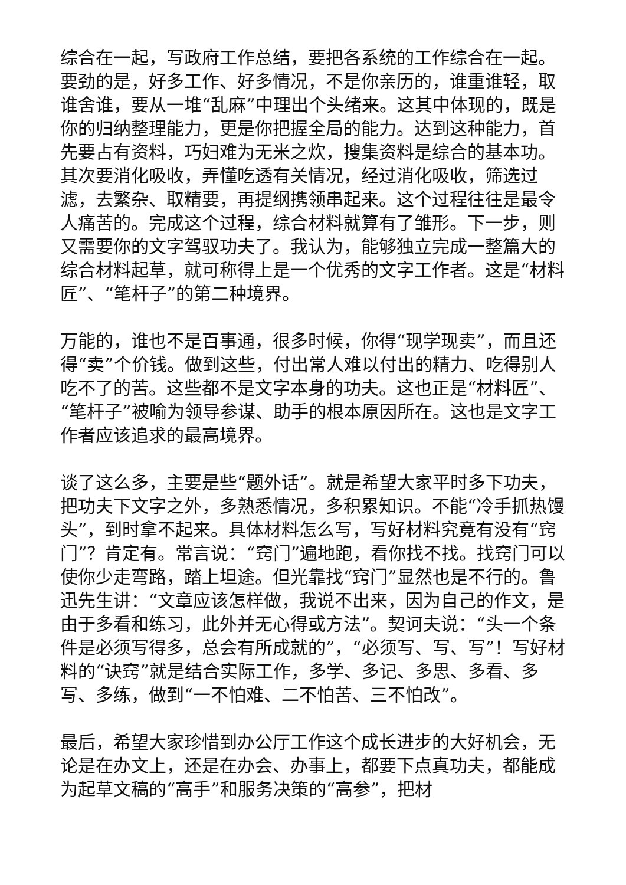综合在一起，写政府工作总结，要把各系统的工作综合在一起。要劲的是，好多工作、好多情况，不是你亲历的，谁重谁轻，取谁舍谁，要从一堆“乱麻”中理出个头绪来。这其中体现的，既是你的归纳整理能力，更是你把握全局的能力。达到这种能力，首先要占有资料，巧妇难为无米之炊，搜集资料是综合的基本功。其次要消化吸收，弄懂吃透有关情况，经过消化吸收，筛选过滤，去繁杂、取精要，再提纲携领串起来。这个过程往往是最令人痛苦的。完成这个过程，综合材料就算有了雏形。下一步，则又需要你的文字驾驭功夫了。我认为，能够独立完成一整篇大的综合材料起草，就可称得上是一个优秀的文字工作者。这是“材料匠”、“笔杆子”的第二种境界。
万能的，谁也不是百事通，很多时候，你得“现学现卖”，而且还得“卖”个价钱。做到这些，付出常人难以付出的精力、吃得别人吃不了的苦。这些都不是文字本身的功夫。这也正是“材料匠”、“笔杆子”被喻为领导参谋、助手的根本原因所在。这也是文字工作者应该追求的最高境界。
谈了这么多，主要是些“题外话”。就是希望大家平时多下功夫，把功夫下文字之外，多熟悉情况，多积累知识。不能“冷手抓热馒头”，到时拿不起来。具体材料怎么写，写好材料究竟有没有“窍门”？肯定有。常言说：“窍门”遍地跑，看你找不找。找窍门可以使你少走弯路，踏上坦途。但光靠找“窍门”显然也是不行的。鲁迅先生讲：“文章应该怎样做，我说不出来，因为自己的作文，是由于多看和练习，此外并无心得或方法”。契诃夫说：“头一个条件是必须写得多，总会有所成就的”，“必须写、写、写”！写好材料的“诀窍”就是结合实际工作，多学、多记、多思、多看、多写、多练，做到“一不怕难、二不怕苦、三不怕改”。
最后，希望大家珍惜到办公厅工作这个成长进步的大好机会，无论是在办文上，还是在办会、办事上，都要下点真功夫，都能成为起草文稿的“高手”和服务决策的“高参”，把材